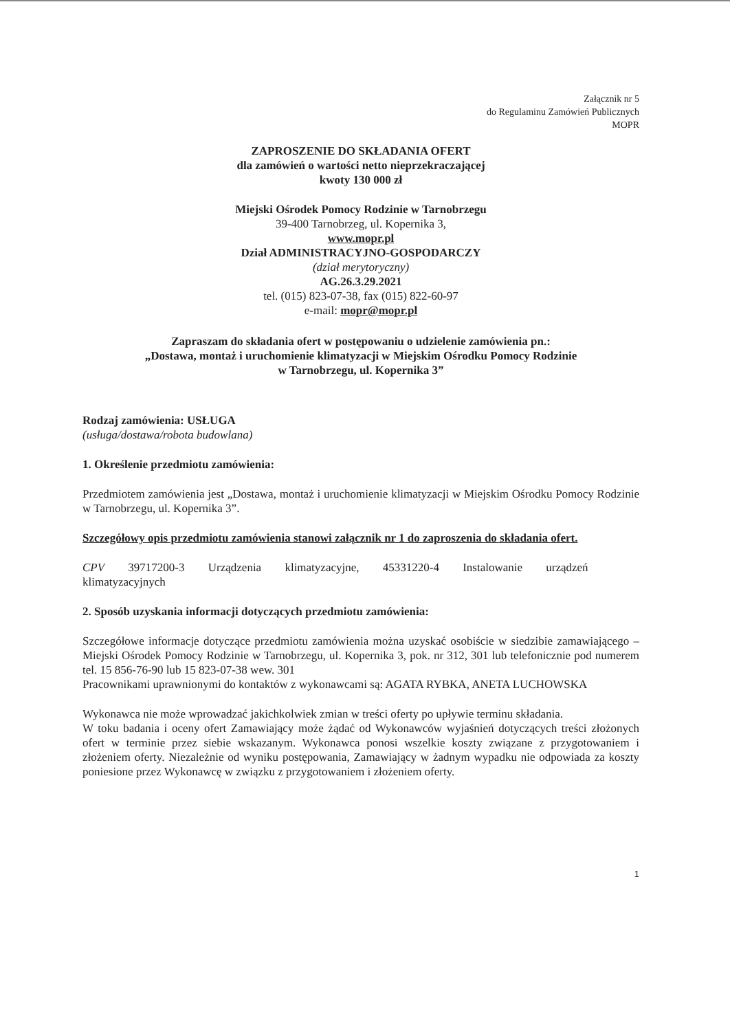Załącznik nr 5
do Regulaminu Zamówień Publicznych
MOPR
ZAPROSZENIE DO SKŁADANIA OFERT
dla zamówień o wartości netto nieprzekraczającej
kwoty 130 000 zł
Miejski Ośrodek Pomocy Rodzinie w Tarnobrzegu
39-400 Tarnobrzeg, ul. Kopernika 3,
www.mopr.pl
Dział ADMINISTRACYJNO-GOSPODARCZY
(dział merytoryczny)
AG.26.3.29.2021
tel. (015) 823-07-38, fax (015) 822-60-97
e-mail: mopr@mopr.pl
Zapraszam do składania ofert w postępowaniu o udzielenie zamówienia pn.:
„Dostawa, montaż i uruchomienie klimatyzacji w Miejskim Ośrodku Pomocy Rodzinie
w Tarnobrzegu, ul. Kopernika 3”
Rodzaj zamówienia: USŁUGA
(usługa/dostawa/robota budowlana)
1. Określenie przedmiotu zamówienia:
Przedmiotem zamówienia jest „Dostawa, montaż i uruchomienie klimatyzacji w Miejskim Ośrodku Pomocy Rodzinie w Tarnobrzegu, ul. Kopernika 3”.
Szczegółowy opis przedmiotu zamówienia stanowi załącznik nr 1 do zaproszenia do składania ofert.
CPV 39717200-3 Urządzenia klimatyzacyjne, 45331220-4 Instalowanie urządzeń
klimatyzacyjnych
2. Sposób uzyskania informacji dotyczących przedmiotu zamówienia:
Szczegółowe informacje dotyczące przedmiotu zamówienia można uzyskać osobiście w siedzibie zamawiającego – Miejski Ośrodek Pomocy Rodzinie w Tarnobrzegu, ul. Kopernika 3, pok. nr 312, 301 lub telefonicznie pod numerem tel. 15 856-76-90 lub 15 823-07-38 wew. 301
Pracownikami uprawnionymi do kontaktów z wykonawcami są: AGATA RYBKA, ANETA LUCHOWSKA
Wykonawca nie może wprowadzać jakichkolwiek zmian w treści oferty po upływie terminu składania.
W toku badania i oceny ofert Zamawiający może żądać od Wykonawców wyjaśnień dotyczących treści złożonych ofert w terminie przez siebie wskazanym. Wykonawca ponosi wszelkie koszty związane z przygotowaniem i złożeniem oferty. Niezależnie od wyniku postępowania, Zamawiający w żadnym wypadku nie odpowiada za koszty poniesione przez Wykonawcę w związku z przygotowaniem i złożeniem oferty.
1